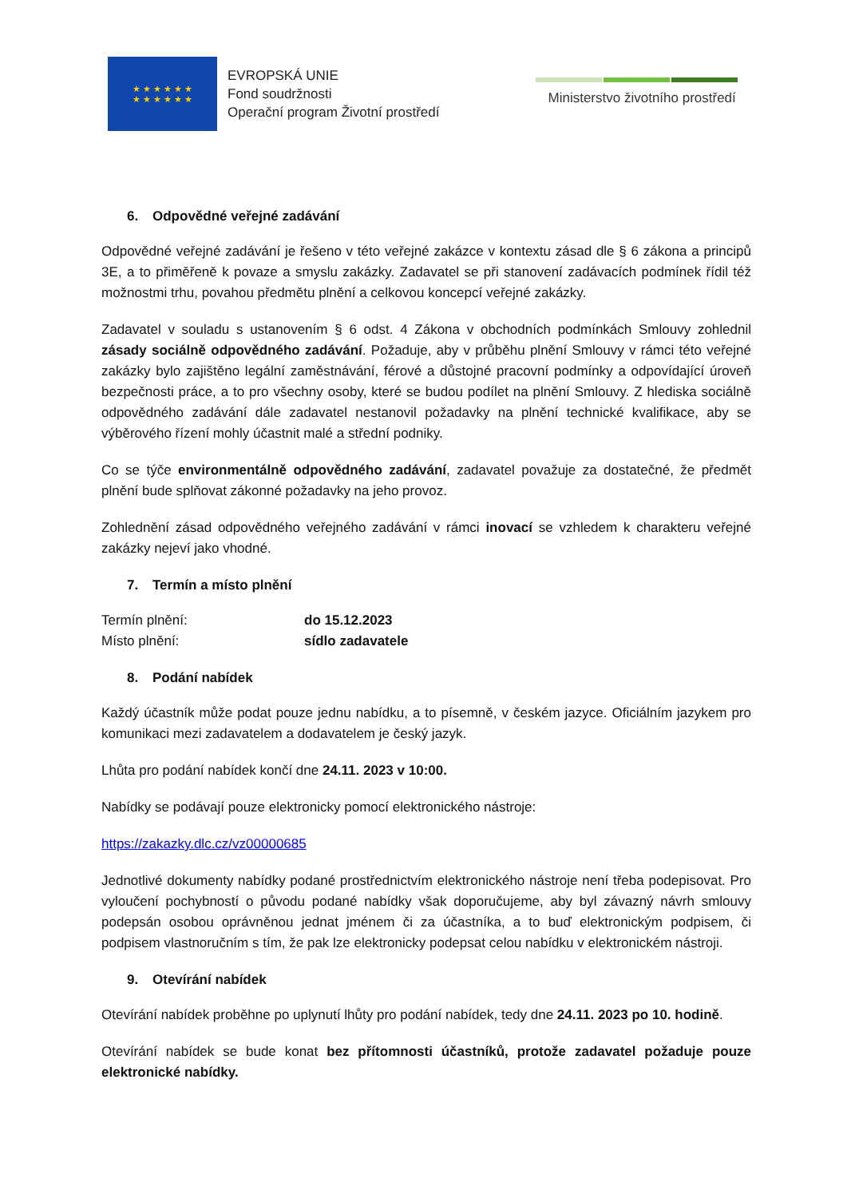★ ★ ★ ★ ★ ★
★ ★ ★ ★ ★ ★
EVROPSKÁ UNIE
Fond soudržnosti
Operační program Životní prostředí
Ministerstvo životního prostředí
6. Odpovědné veřejné zadávání
Odpovědné veřejné zadávání je řešeno v této veřejné zakázce v kontextu zásad dle § 6 zákona a principů 3E, a to přiměřeně k povaze a smyslu zakázky. Zadavatel se při stanovení zadávacích podmínek řídil též možnostmi trhu, povahou předmětu plnění a celkovou koncepcí veřejné zakázky.
Zadavatel v souladu s ustanovením § 6 odst. 4 Zákona v obchodních podmínkách Smlouvy zohlednil zásady sociálně odpovědného zadávání. Požaduje, aby v průběhu plnění Smlouvy v rámci této veřejné zakázky bylo zajištěno legální zaměstnávání, férové a důstojné pracovní podmínky a odpovídající úroveň bezpečnosti práce, a to pro všechny osoby, které se budou podílet na plnění Smlouvy. Z hlediska sociálně odpovědného zadávání dále zadavatel nestanovil požadavky na plnění technické kvalifikace, aby se výběrového řízení mohly účastnit malé a střední podniky.
Co se týče environmentálně odpovědného zadávání, zadavatel považuje za dostatečné, že předmět plnění bude splňovat zákonné požadavky na jeho provoz.
Zohlednění zásad odpovědného veřejného zadávání v rámci inovací se vzhledem k charakteru veřejné zakázky nejeví jako vhodné.
7. Termín a místo plnění
Termín plnění: do 15.12.2023
Místo plnění: sídlo zadavatele
8. Podání nabídek
Každý účastník může podat pouze jednu nabídku, a to písemně, v českém jazyce. Oficiálním jazykem pro komunikaci mezi zadavatelem a dodavatelem je český jazyk.
Lhůta pro podání nabídek končí dne 24.11. 2023 v 10:00.
Nabídky se podávají pouze elektronicky pomocí elektronického nástroje:
https://zakazky.dlc.cz/vz00000685
Jednotlivé dokumenty nabídky podané prostřednictvím elektronického nástroje není třeba podepisovat. Pro vyloučení pochybností o původu podané nabídky však doporučujeme, aby byl závazný návrh smlouvy podepsán osobou oprávněnou jednat jménem či za účastníka, a to buď elektronickým podpisem, či podpisem vlastnoručním s tím, že pak lze elektronicky podepsat celou nabídku v elektronickém nástroji.
9. Otevírání nabídek
Otevírání nabídek proběhne po uplynutí lhůty pro podání nabídek, tedy dne 24.11. 2023 po 10. hodině.
Otevírání nabídek se bude konat bez přítomnosti účastníků, protože zadavatel požaduje pouze elektronické nabídky.